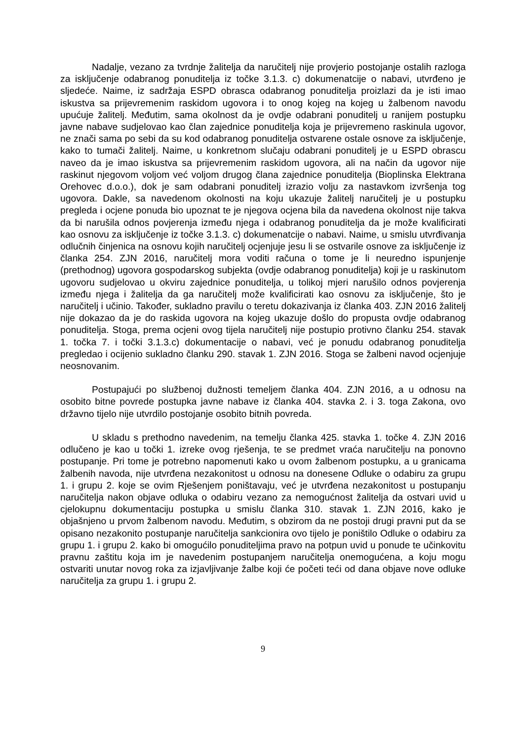Nadalje, vezano za tvrdnje žalitelja da naručitelj nije provjerio postojanje ostalih razloga za isključenje odabranog ponuditelja iz točke 3.1.3. c) dokumenatcije o nabavi, utvrđeno je sljedeće. Naime, iz sadržaja ESPD obrasca odabranog ponuditelja proizlazi da je isti imao iskustva sa prijevremenim raskidom ugovora i to onog kojeg na kojeg u žalbenom navodu upućuje žalitelj. Međutim, sama okolnost da je ovdje odabrani ponuditelj u ranijem postupku javne nabave sudjelovao kao član zajednice ponuditelja koja je prijevremeno raskinula ugovor, ne znači sama po sebi da su kod odabranog ponuditelja ostvarene ostale osnove za isključenje, kako to tumači žalitelj. Naime, u konkretnom slučaju odabrani ponuditelj je u ESPD obrascu naveo da je imao iskustva sa prijevremenim raskidom ugovora, ali na način da ugovor nije raskinut njegovom voljom već voljom drugog člana zajednice ponuditelja (Bioplinska Elektrana Orehovec d.o.o.), dok je sam odabrani ponuditelj izrazio volju za nastavkom izvršenja tog ugovora. Dakle, sa navedenom okolnosti na koju ukazuje žalitelj naručitelj je u postupku pregleda i ocjene ponuda bio upoznat te je njegova ocjena bila da navedena okolnost nije takva da bi narušila odnos povjerenja između njega i odabranog ponuditelja da je može kvalificirati kao osnovu za isključenje iz točke 3.1.3. c) dokumenatcije o nabavi. Naime, u smislu utvrđivanja odlučnih činjenica na osnovu kojih naručitelj ocjenjuje jesu li se ostvarile osnove za isključenje iz članka 254. ZJN 2016, naručitelj mora voditi računa o tome je li neuredno ispunjenje (prethodnog) ugovora gospodarskog subjekta (ovdje odabranog ponuditelja) koji je u raskinutom ugovoru sudjelovao u okviru zajednice ponuditelja, u tolikoj mjeri narušilo odnos povjerenja između njega i žalitelja da ga naručitelj može kvalificirati kao osnovu za isključenje, što je naručitelj i učinio. Također, sukladno pravilu o teretu dokazivanja iz članka 403. ZJN 2016 žalitelj nije dokazao da je do raskida ugovora na kojeg ukazuje došlo do propusta ovdje odabranog ponuditelja. Stoga, prema ocjeni ovog tijela naručitelj nije postupio protivno članku 254. stavak 1. točka 7. i točki 3.1.3.c) dokumentacije o nabavi, već je ponudu odabranog ponuditelja pregledao i ocijenio sukladno članku 290. stavak 1. ZJN 2016. Stoga se žalbeni navod ocjenjuje neosnovanim.
Postupajući po službenoj dužnosti temeljem članka 404. ZJN 2016, a u odnosu na osobito bitne povrede postupka javne nabave iz članka 404. stavka 2. i 3. toga Zakona, ovo državno tijelo nije utvrdilo postojanje osobito bitnih povreda.
U skladu s prethodno navedenim, na temelju članka 425. stavka 1. točke 4. ZJN 2016 odlučeno je kao u točki 1. izreke ovog rješenja, te se predmet vraća naručitelju na ponovno postupanje. Pri tome je potrebno napomenuti kako u ovom žalbenom postupku, a u granicama žalbenih navoda, nije utvrđena nezakonitost u odnosu na donesene Odluke o odabiru za grupu 1. i grupu 2. koje se ovim Rješenjem poništavaju, već je utvrđena nezakonitost u postupanju naručitelja nakon objave odluka o odabiru vezano za nemogućnost žalitelja da ostvari uvid u cjelokupnu dokumentaciju postupka u smislu članka 310. stavak 1. ZJN 2016, kako je objašnjeno u prvom žalbenom navodu. Međutim, s obzirom da ne postoji drugi pravni put da se opisano nezakonito postupanje naručitelja sankcionira ovo tijelo je poništilo Odluke o odabiru za grupu 1. i grupu 2. kako bi omogućilo ponuditeljima pravo na potpun uvid u ponude te učinkovitu pravnu zaštitu koja im je navedenim postupanjem naručitelja onemogućena, a koju mogu ostvariti unutar novog roka za izjavljivanje žalbe koji će početi teći od dana objave nove odluke naručitelja za grupu 1. i grupu 2.
9